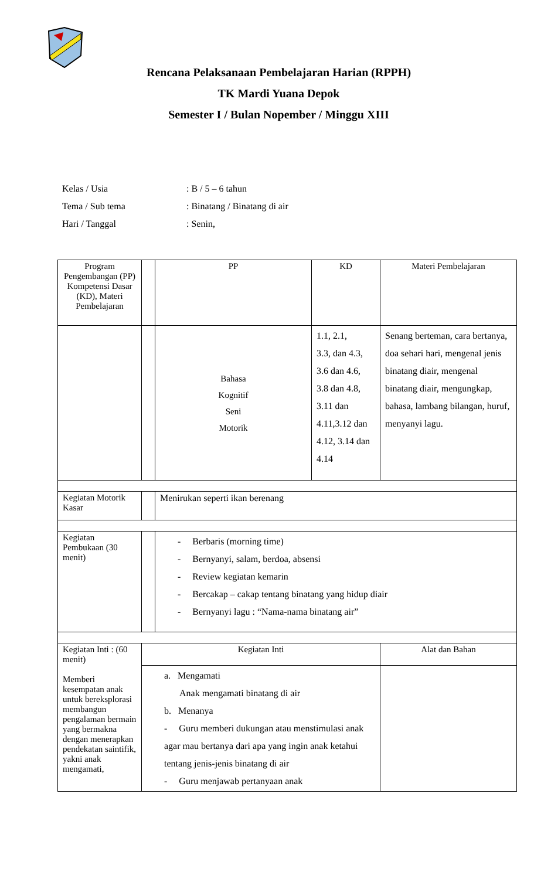Rencana Pelaksanaan Pembelajaran Harian (RPPH)
TK Mardi Yuana Depok
Semester I / Bulan Nopember / Minggu XIII
Kelas / Usia: B / 5 – 6 tahun
Tema / Sub tema: Binatang / Binatang di air
Hari / Tanggal: Senin,
| Program Pengembangan (PP) Kompetensi Dasar (KD), Materi Pembelajaran | | PP | KD | Materi Pembelajaran |
| | | Bahasa Kognitif Seni Motorik | 1.1, 2.1, 3.3, dan 4.3, 3.6 dan 4.6, 3.8 dan 4.8, 3.11 dan 4.11,3.12 dan 4.12, 3.14 dan 4.14 | Senang berteman, cara bertanya, doa sehari hari, mengenal jenis binatang diair, mengenal binatang diair, mengungkap, bahasa, lambang bilangan, huruf, menyanyi lagu. |
| Kegiatan Motorik Kasar | | Menirukan seperti ikan berenang | | |
| Kegiatan Pembukaan (30 menit) | | - Berbaris (morning time) - Bernyanyi, salam, berdoa, absensi - Review kegiatan kemarin - Bercakap – cakap tentang binatang yang hidup diair - Bernyanyi lagu : “Nama-nama binatang air” | | |
| Kegiatan Inti : (60 menit) Memberi kesempatan anak untuk bereksplorasi membangun pengalaman bermain yang bermakna dengan menerapkan pendekatan saintifik, yakni anak mengamati, | Kegiatan Inti | | | Alat dan Bahan |
| | a. Mengamati Anak mengamati binatang di air b. Menanya - Guru memberi dukungan atau menstimulasi anak agar mau bertanya dari apa yang ingin anak ketahui tentang jenis-jenis binatang di air - Guru menjawab pertanyaan anak | | | |